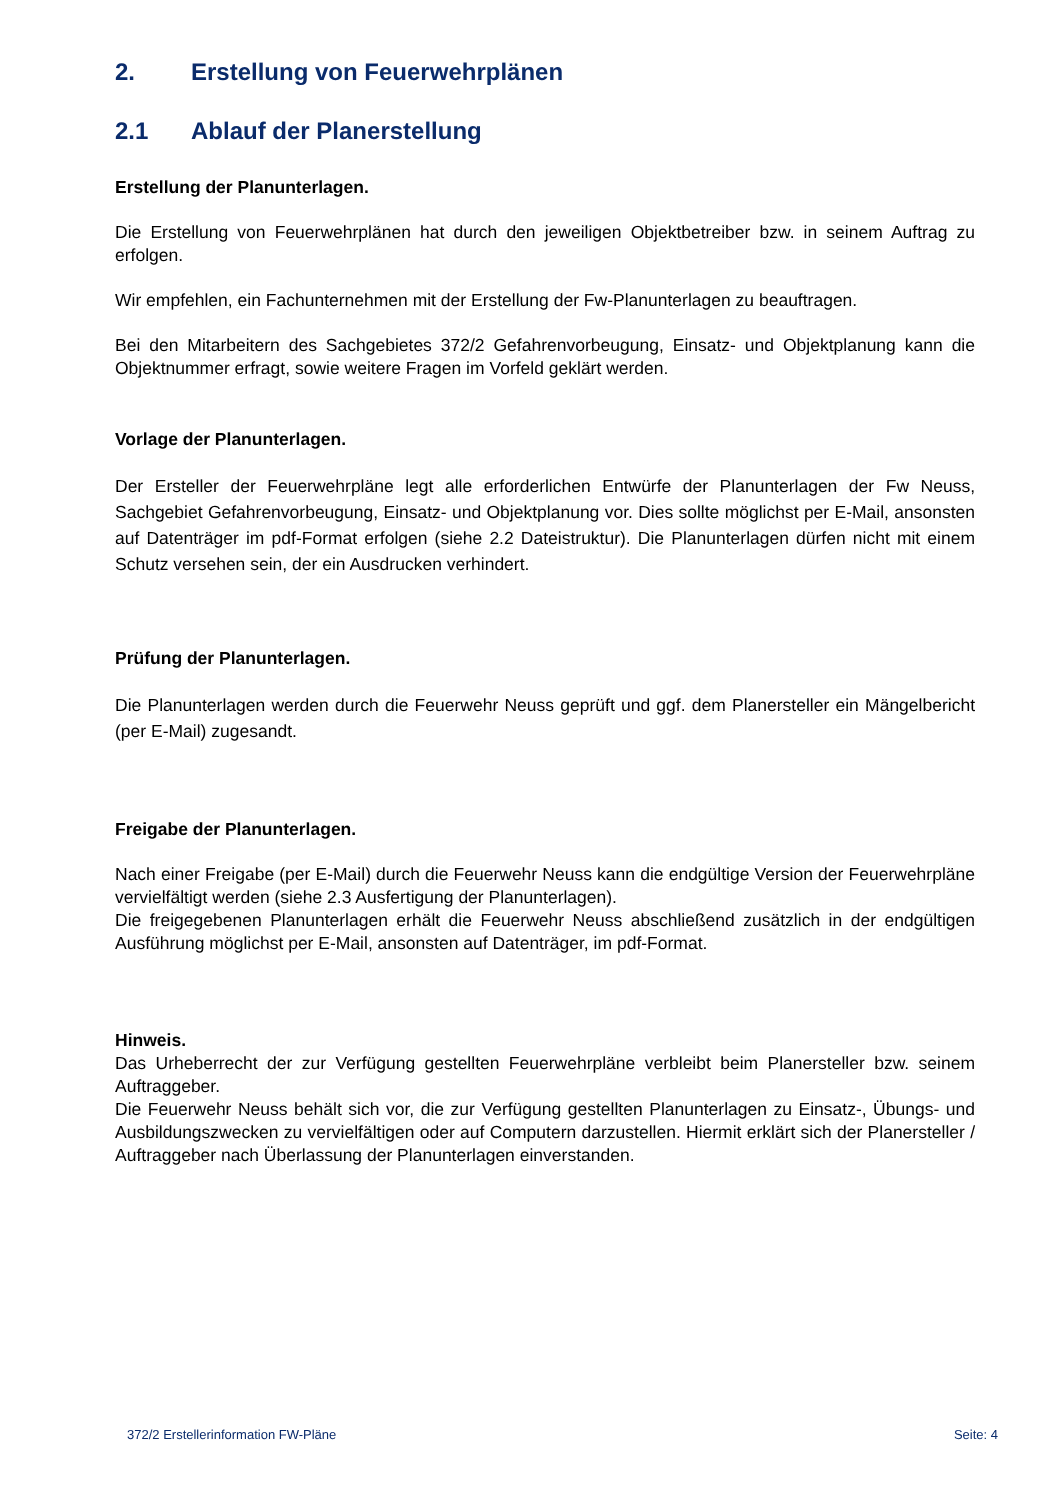2. Erstellung von Feuerwehrplänen
2.1 Ablauf der Planerstellung
Erstellung der Planunterlagen.
Die Erstellung von Feuerwehrplänen hat durch den jeweiligen Objektbetreiber bzw. in seinem Auftrag zu erfolgen.
Wir empfehlen, ein Fachunternehmen mit der Erstellung der Fw-Planunterlagen zu beauftragen.
Bei den Mitarbeitern des Sachgebietes 372/2 Gefahrenvorbeugung, Einsatz- und Objektplanung kann die Objektnummer erfragt, sowie weitere Fragen im Vorfeld geklärt werden.
Vorlage der Planunterlagen.
Der Ersteller der Feuerwehrpläne legt alle erforderlichen Entwürfe der Planunterlagen der Fw Neuss, Sachgebiet Gefahrenvorbeugung, Einsatz- und Objektplanung vor. Dies sollte möglichst per E-Mail, ansonsten auf Datenträger im pdf-Format erfolgen (siehe 2.2 Dateistruktur). Die Planunterlagen dürfen nicht mit einem Schutz versehen sein, der ein Ausdrucken verhindert.
Prüfung der Planunterlagen.
Die Planunterlagen werden durch die Feuerwehr Neuss geprüft und ggf. dem Planersteller ein Mängelbericht (per E-Mail) zugesandt.
Freigabe der Planunterlagen.
Nach einer Freigabe (per E-Mail) durch die Feuerwehr Neuss kann die endgültige Version der Feuerwehrpläne vervielfältigt werden (siehe 2.3 Ausfertigung der Planunterlagen).
Die freigegebenen Planunterlagen erhält die Feuerwehr Neuss abschließend zusätzlich in der endgültigen Ausführung möglichst per E-Mail, ansonsten auf Datenträger, im pdf-Format.
Hinweis.
Das Urheberrecht der zur Verfügung gestellten Feuerwehrpläne verbleibt beim Planersteller bzw. seinem Auftraggeber.
Die Feuerwehr Neuss behält sich vor, die zur Verfügung gestellten Planunterlagen zu Einsatz-, Übungs- und Ausbildungszwecken zu vervielfältigen oder auf Computern darzustellen. Hiermit erklärt sich der Planersteller / Auftraggeber nach Überlassung der Planunterlagen einverstanden.
372/2 Erstellerinformation FW-Pläne Seite: 4